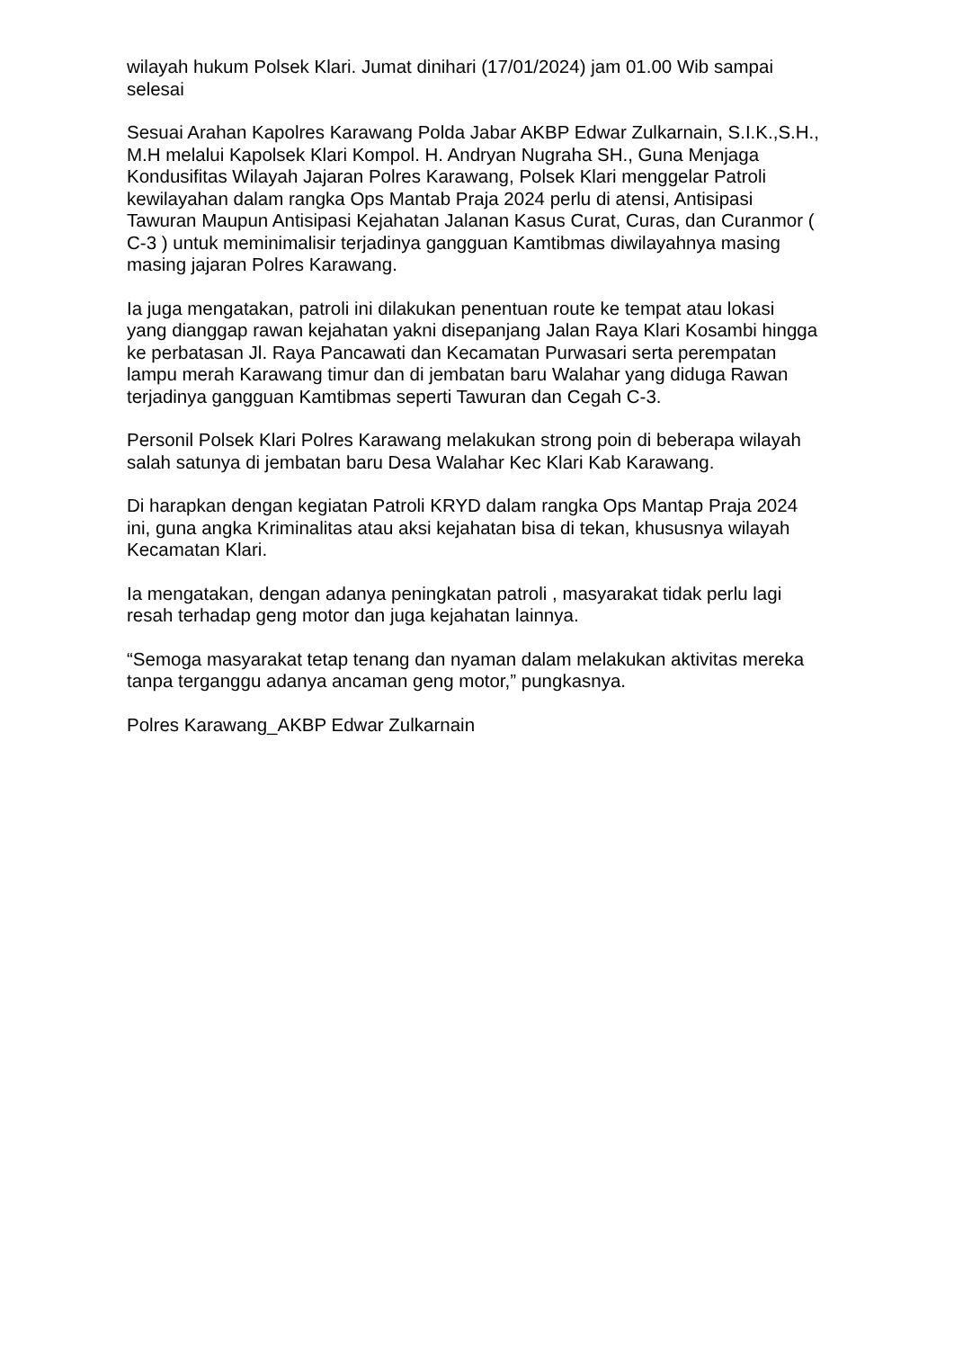wilayah hukum Polsek Klari. Jumat dinihari (17/01/2024) jam 01.00 Wib sampai selesai
Sesuai Arahan Kapolres Karawang Polda Jabar AKBP Edwar Zulkarnain, S.I.K.,S.H., M.H melalui Kapolsek Klari Kompol. H. Andryan Nugraha SH., Guna Menjaga Kondusifitas Wilayah Jajaran Polres Karawang, Polsek Klari menggelar Patroli kewilayahan dalam rangka Ops Mantab Praja 2024 perlu di atensi, Antisipasi Tawuran Maupun Antisipasi Kejahatan Jalanan Kasus Curat, Curas, dan Curanmor ( C-3 ) untuk meminimalisir terjadinya gangguan Kamtibmas diwilayahnya masing masing jajaran Polres Karawang.
Ia juga mengatakan, patroli ini dilakukan penentuan route ke tempat atau lokasi yang dianggap rawan kejahatan yakni disepanjang Jalan Raya Klari Kosambi hingga ke perbatasan Jl. Raya Pancawati dan Kecamatan Purwasari serta perempatan lampu merah Karawang timur dan di jembatan baru Walahar yang diduga Rawan terjadinya gangguan Kamtibmas seperti Tawuran dan Cegah C-3.
Personil Polsek Klari Polres Karawang melakukan strong poin di beberapa wilayah salah satunya di jembatan baru Desa Walahar Kec Klari Kab Karawang.
Di harapkan dengan kegiatan Patroli KRYD dalam rangka Ops Mantap Praja 2024 ini, guna angka Kriminalitas atau aksi kejahatan bisa di tekan, khususnya wilayah Kecamatan Klari.
Ia mengatakan, dengan adanya peningkatan patroli , masyarakat tidak perlu lagi resah terhadap geng motor dan juga kejahatan lainnya.
“Semoga masyarakat tetap tenang dan nyaman dalam melakukan aktivitas mereka tanpa terganggu adanya ancaman geng motor,” pungkasnya.
Polres Karawang_AKBP Edwar Zulkarnain